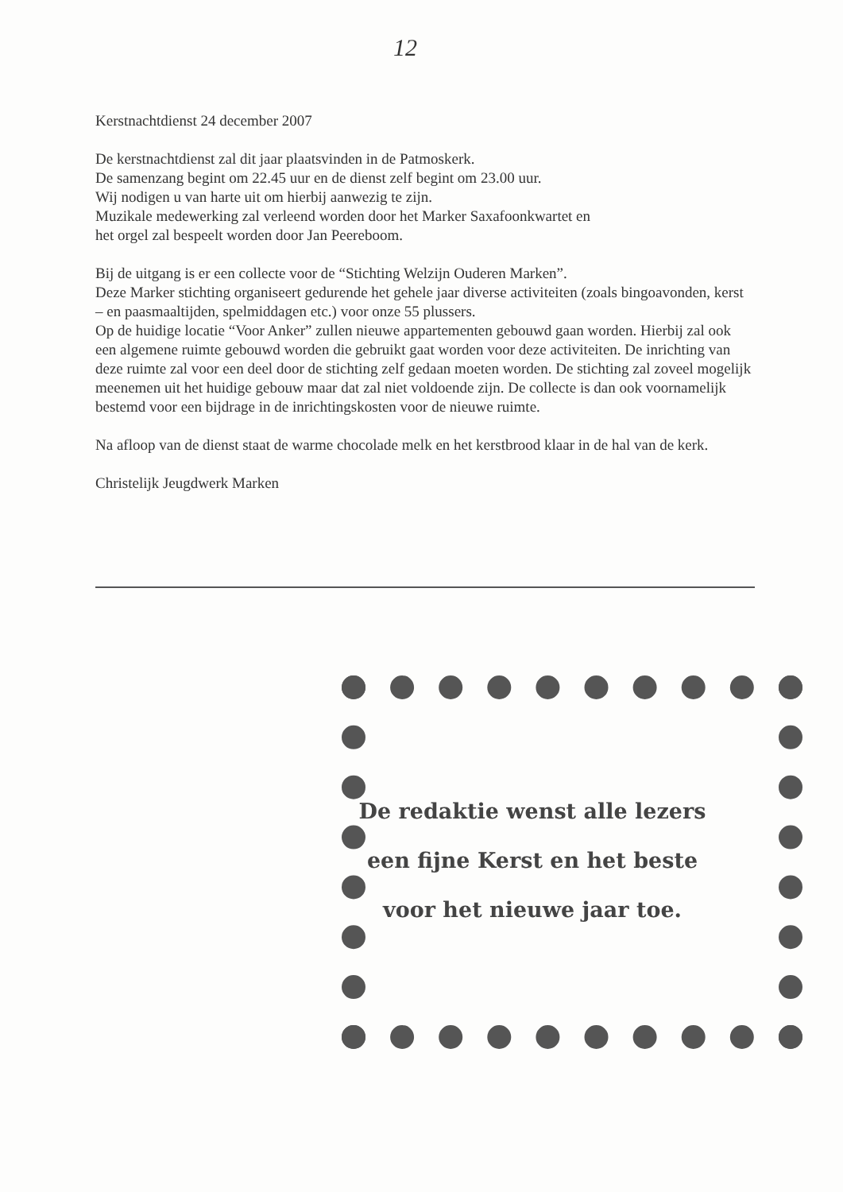12
Kerstnachtdienst 24 december 2007
De kerstnachtdienst zal dit jaar plaatsvinden in de Patmoskerk.
De samenzang begint om 22.45 uur en de dienst zelf begint om 23.00 uur.
Wij nodigen u van harte uit om hierbij aanwezig te zijn.
Muzikale medewerking zal verleend worden door het Marker Saxafoonkwartet en
het orgel zal bespeelt worden door Jan Peereboom.
Bij de uitgang is er een collecte voor de “Stichting Welzijn Ouderen Marken”.
Deze Marker stichting organiseert gedurende het gehele jaar diverse activiteiten (zoals bingoavonden, kerst – en paasmaaltijden, spelmiddagen etc.) voor onze 55 plussers.
Op de huidige locatie “Voor Anker” zullen nieuwe appartementen gebouwd gaan worden. Hierbij zal ook een algemene ruimte gebouwd worden die gebruikt gaat worden voor deze activiteiten. De inrichting van deze ruimte zal voor een deel door de stichting zelf gedaan moeten worden. De stichting zal zoveel mogelijk meenemen uit het huidige gebouw maar dat zal niet voldoende zijn. De collecte is dan ook voornamelijk bestemd voor een bijdrage in de inrichtingskosten voor de nieuwe ruimte.
Na afloop van de dienst staat de warme chocolade melk en het kerstbrood klaar in de hal van de kerk.
Christelijk Jeugdwerk Marken
De redaktie wenst alle lezers
een fijne Kerst en het beste
voor het nieuwe jaar toe.